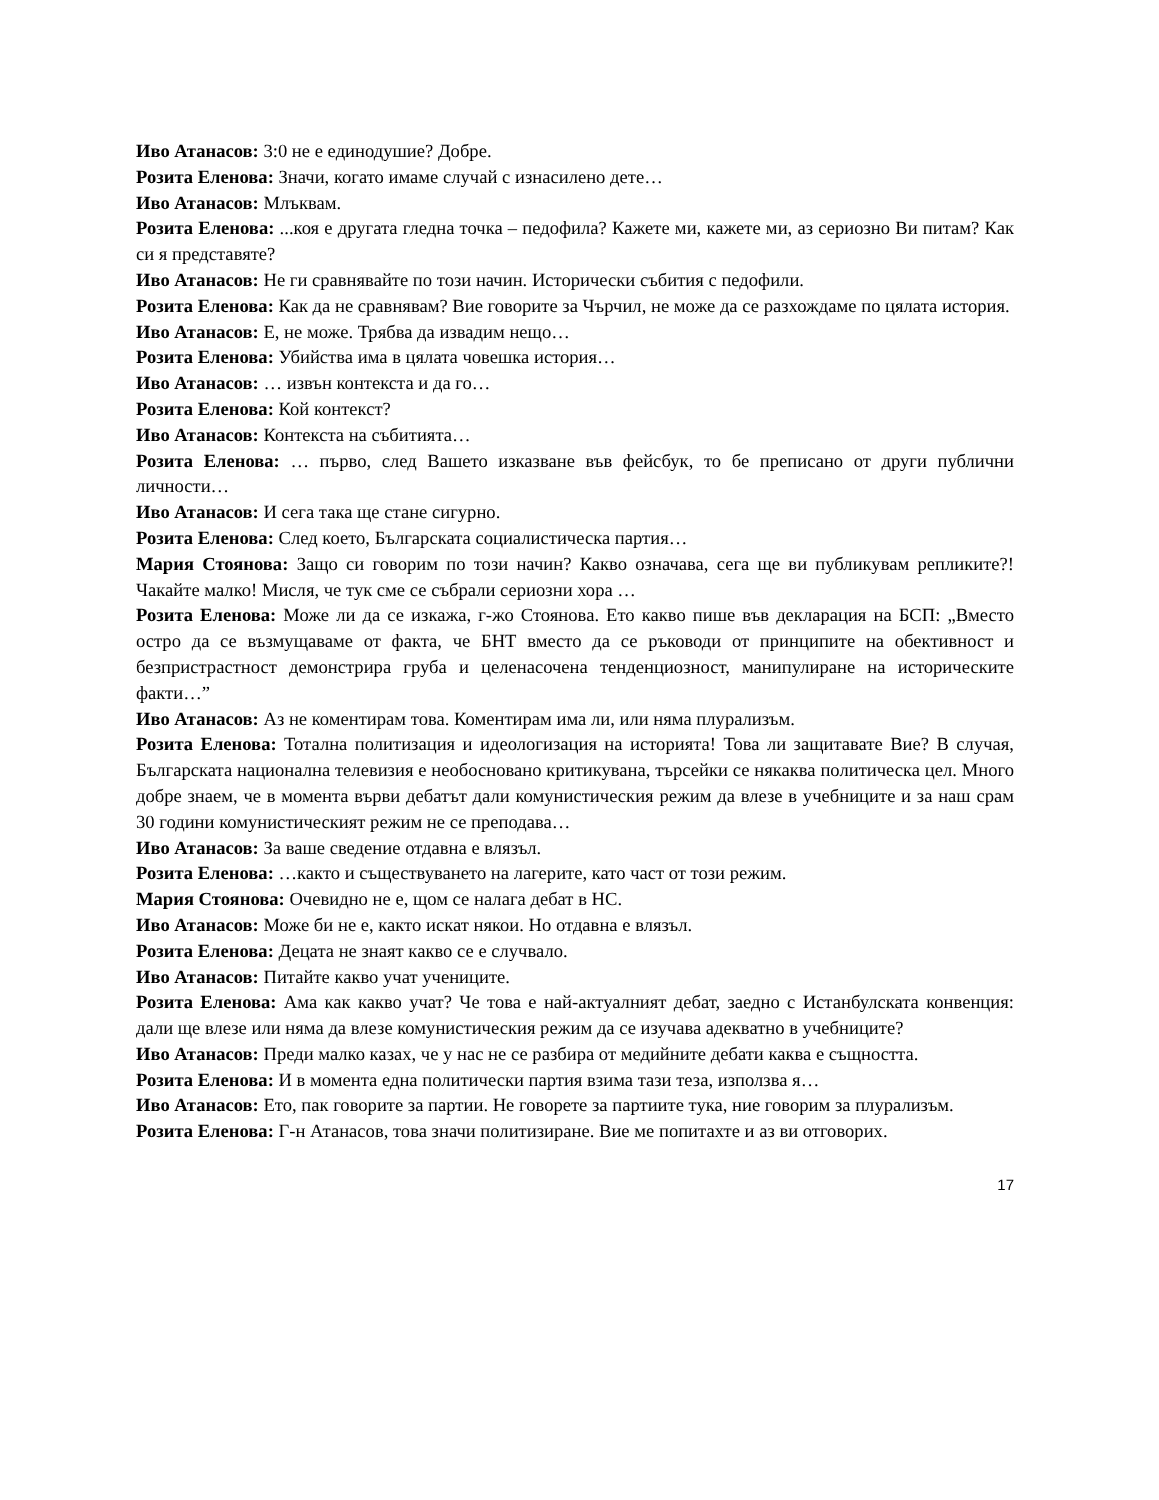Иво Атанасов: 3:0 не е единодушие? Добре.
Розита Еленова: Значи, когато имаме случай с изнасилено дете…
Иво Атанасов: Млъквам.
Розита Еленова: ...коя е другата гледна точка – педофила? Кажете ми, кажете ми, аз сериозно Ви питам? Как си я представяте?
Иво Атанасов: Не ги сравнявайте по този начин. Исторически събития с педофили.
Розита Еленова: Как да не сравнявам? Вие говорите за Чърчил, не може да се разхождаме по цялата история.
Иво Атанасов: Е, не може. Трябва да извадим нещо…
Розита Еленова: Убийства има в цялата човешка история…
Иво Атанасов: … извън контекста и да го…
Розита Еленова: Кой контекст?
Иво Атанасов: Контекста на събитията…
Розита Еленова: … първо, след Вашето изказване във фейсбук, то бе преписано от други публични личности…
Иво Атанасов: И сега така ще стане сигурно.
Розита Еленова: След което, Българската социалистическа партия…
Мария Стоянова: Защо си говорим по този начин? Какво означава, сега ще ви публикувам репликите?! Чакайте малко! Мисля, че тук сме се събрали сериозни хора …
Розита Еленова: Може ли да се изкажа, г-жо Стоянова. Ето какво пише във декларация на БСП: „Вместо остро да се възмущаваме от факта, че БНТ вместо да се ръководи от принципите на обективност и безпристрастност демонстрира груба и целенасочена тенденциозност, манипулиране на историческите факти…”
Иво Атанасов: Аз не коментирам това. Коментирам има ли, или няма плурализъм.
Розита Еленова: Тотална политизация и идеологизация на историята! Това ли защитавате Вие? В случая, Българската национална телевизия е необосновано критикувана, търсейки се някаква политическа цел. Много добре знаем, че в момента върви дебатът дали комунистическия режим да влезе в учебниците и за наш срам 30 години комунистическият режим не се преподава…
Иво Атанасов: За ваше сведение отдавна е влязъл.
Розита Еленова: …както и съществуването на лагерите, като част от този режим.
Мария Стоянова: Очевидно не е, щом се налага дебат в НС.
Иво Атанасов: Може би не е, както искат някои. Но отдавна е влязъл.
Розита Еленова: Децата не знаят какво се е случвало.
Иво Атанасов: Питайте какво учат учениците.
Розита Еленова: Ама как какво учат? Че това е най-актуалният дебат, заедно с Истанбулската конвенция: дали ще влезе или няма да влезе комунистическия режим да се изучава адекватно в учебниците?
Иво Атанасов: Преди малко казах, че у нас не се разбира от медийните дебати каква е същността.
Розита Еленова: И в момента една политически партия взима тази теза, използва я…
Иво Атанасов: Ето, пак говорите за партии. Не говорете за партиите тука, ние говорим за плурализъм.
Розита Еленова: Г-н Атанасов, това значи политизиране. Вие ме попитахте и аз ви отговорих.
17